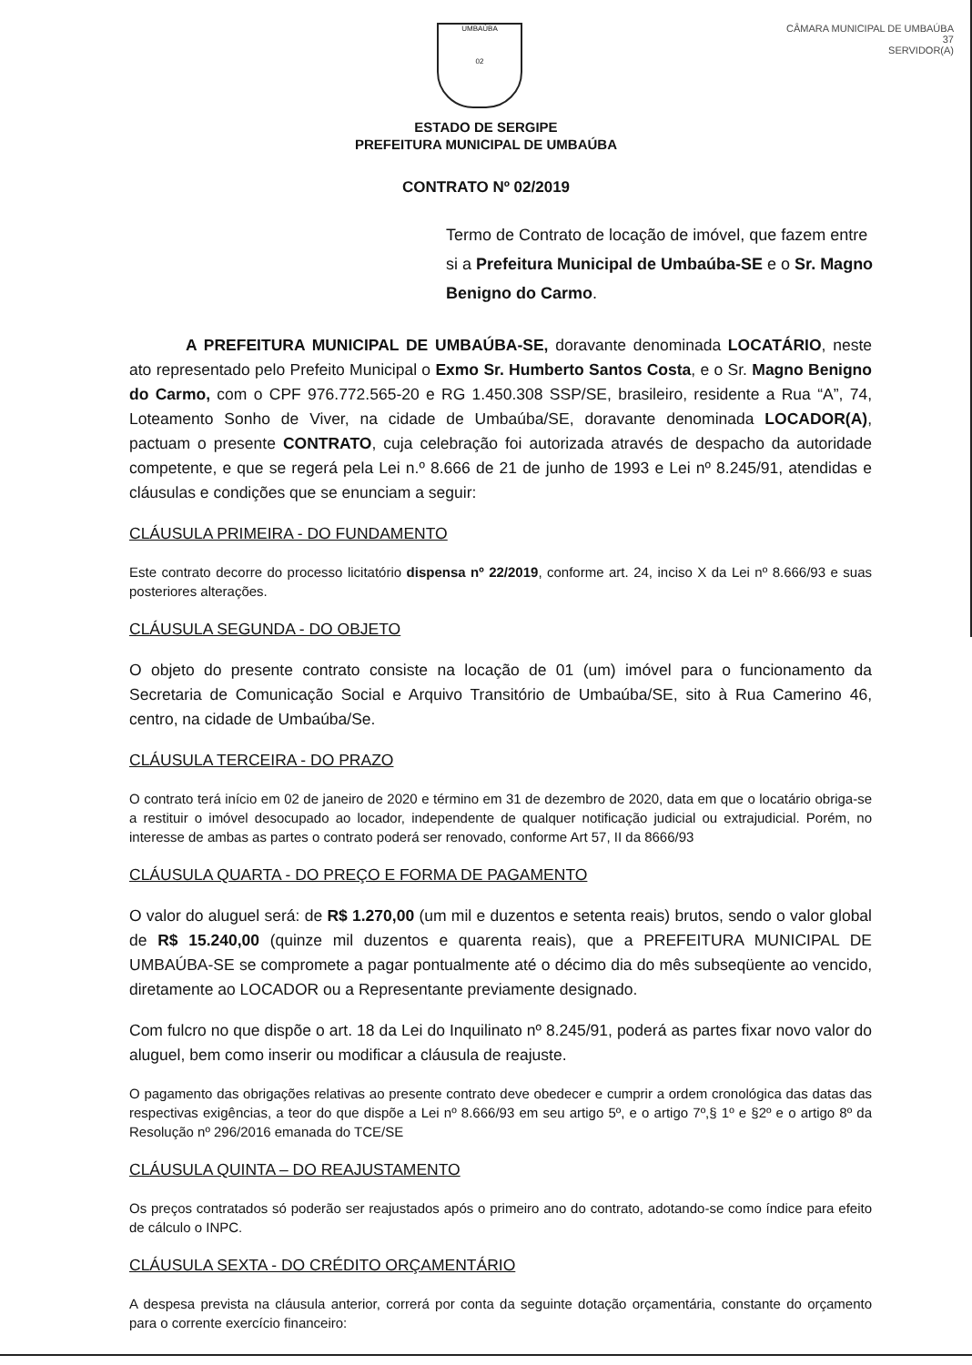UMBAÚBA
02
CÂMARA MUNICIPAL DE UMBAÚBA
37
SERVIDOR(A)
ESTADO DE SERGIPE
PREFEITURA MUNICIPAL DE UMBAÚBA
CONTRATO Nº 02/2019
Termo de Contrato de locação de imóvel, que fazem entre si a Prefeitura Municipal de Umbaúba-SE e o Sr. Magno Benigno do Carmo.
A PREFEITURA MUNICIPAL DE UMBAÚBA-SE, doravante denominada LOCATÁRIO, neste ato representado pelo Prefeito Municipal o Exmo Sr. Humberto Santos Costa, e o Sr. Magno Benigno do Carmo, com o CPF 976.772.565-20 e RG 1.450.308 SSP/SE, brasileiro, residente a Rua “A”, 74, Loteamento Sonho de Viver, na cidade de Umbaúba/SE, doravante denominada LOCADOR(A), pactuam o presente CONTRATO, cuja celebração foi autorizada através de despacho da autoridade competente, e que se regerá pela Lei n.º 8.666 de 21 de junho de 1993 e Lei nº 8.245/91, atendidas e cláusulas e condições que se enunciam a seguir:
CLÁUSULA PRIMEIRA - DO FUNDAMENTO
Este contrato decorre do processo licitatório dispensa nº 22/2019, conforme art. 24, inciso X da Lei nº 8.666/93 e suas posteriores alterações.
CLÁUSULA SEGUNDA - DO OBJETO
O objeto do presente contrato consiste na locação de 01 (um) imóvel para o funcionamento da Secretaria de Comunicação Social e Arquivo Transitório de Umbaúba/SE, sito à Rua Camerino 46, centro, na cidade de Umbaúba/Se.
CLÁUSULA TERCEIRA - DO PRAZO
O contrato terá início em 02 de janeiro de 2020 e término em 31 de dezembro de 2020, data em que o locatário obriga-se a restituir o imóvel desocupado ao locador, independente de qualquer notificação judicial ou extrajudicial. Porém, no interesse de ambas as partes o contrato poderá ser renovado, conforme Art 57, II da 8666/93
CLÁUSULA QUARTA - DO PREÇO E FORMA DE PAGAMENTO
O valor do aluguel será: de R$ 1.270,00 (um mil e duzentos e setenta reais) brutos, sendo o valor global de R$ 15.240,00 (quinze mil duzentos e quarenta reais), que a PREFEITURA MUNICIPAL DE UMBAÚBA-SE se compromete a pagar pontualmente até o décimo dia do mês subseqüente ao vencido, diretamente ao LOCADOR ou a Representante previamente designado.
Com fulcro no que dispõe o art. 18 da Lei do Inquilinato nº 8.245/91, poderá as partes fixar novo valor do aluguel, bem como inserir ou modificar a cláusula de reajuste.
O pagamento das obrigações relativas ao presente contrato deve obedecer e cumprir a ordem cronológica das datas das respectivas exigências, a teor do que dispõe a Lei nº 8.666/93 em seu artigo 5º, e o artigo 7º,§ 1º e §2º e o artigo 8º da Resolução nº 296/2016 emanada do TCE/SE
CLÁUSULA QUINTA – DO REAJUSTAMENTO
Os preços contratados só poderão ser reajustados após o primeiro ano do contrato, adotando-se como índice para efeito de cálculo o INPC.
CLÁUSULA SEXTA - DO CRÉDITO ORÇAMENTÁRIO
A despesa prevista na cláusula anterior, correrá por conta da seguinte dotação orçamentária, constante do orçamento para o corrente exercício financeiro: